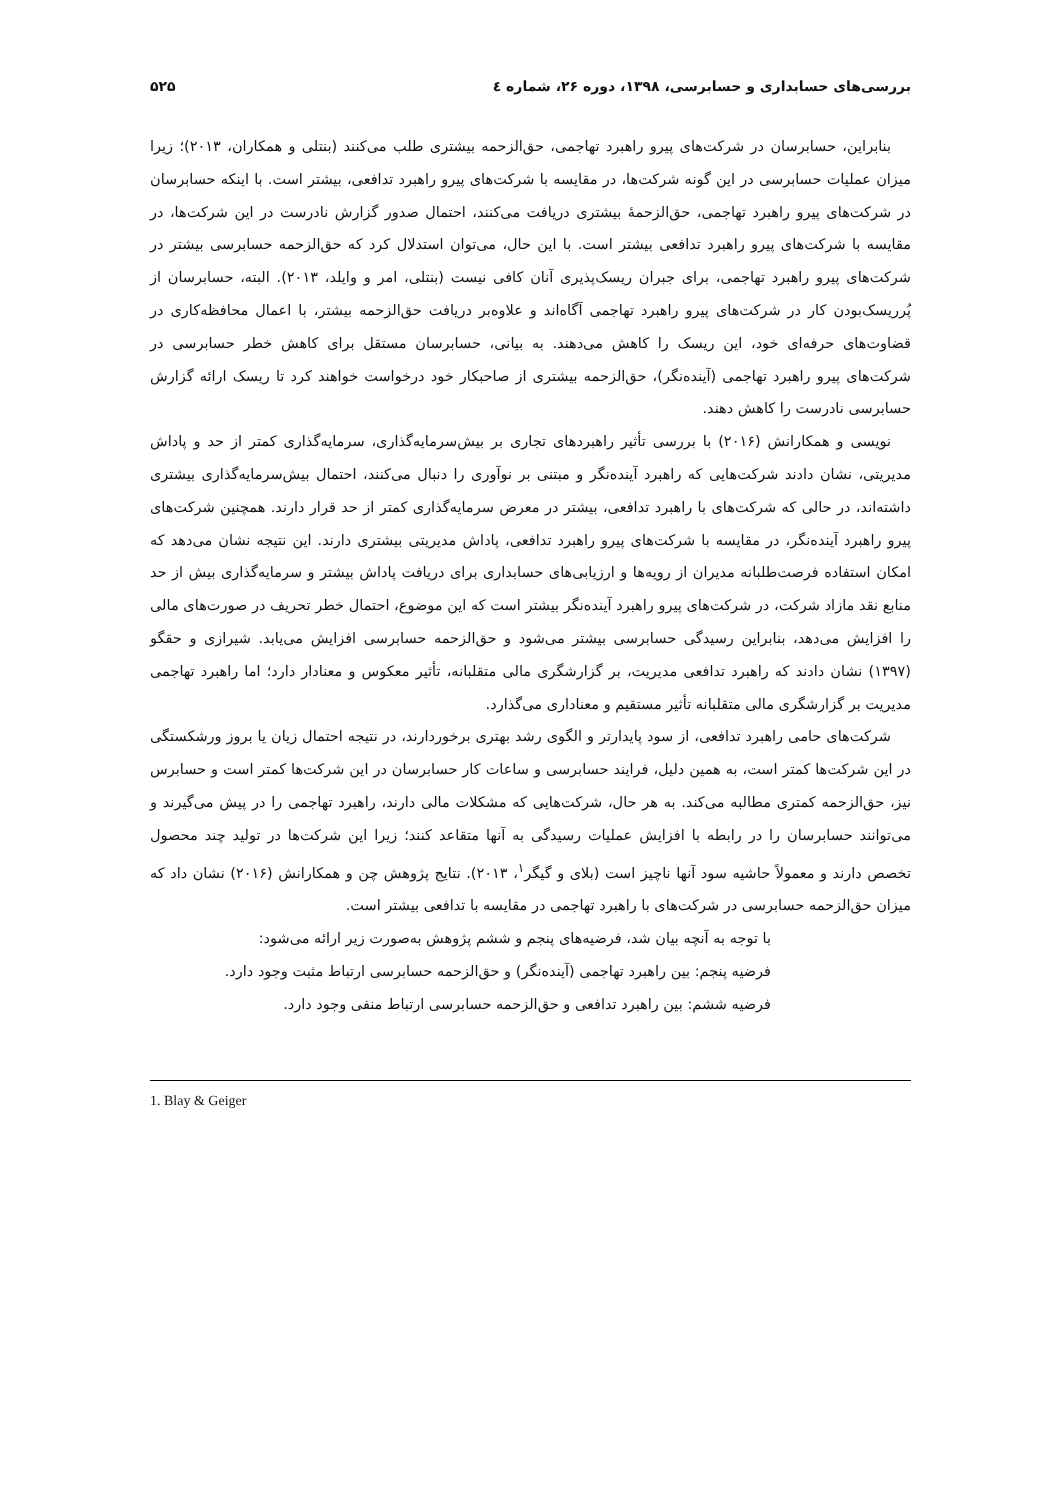بررسی‌های حسابداری و حسابرسی، ۱۳۹۸، دوره ۲۶، شماره ٤ ۵۲۵
بنابراین، حسابرسان در شرکت‌های پیرو راهبرد تهاجمی، حق‌الزحمه بیشتری طلب می‌کنند (بنتلی و همکاران، ۲۰۱۳)؛ زیرا میزان عملیات حسابرسی در این گونه شرکت‌ها، در مقایسه با شرکت‌های پیرو راهبرد تدافعی، بیشتر است. با اینکه حسابرسان در شرکت‌های پیرو راهبرد تهاجمی، حق‌الزحمهٔ بیشتری دریافت می‌کنند، احتمال صدور گزارش نادرست در این شرکت‌ها، در مقایسه با شرکت‌های پیرو راهبرد تدافعی بیشتر است. با این حال، می‌توان استدلال کرد که حق‌الزحمه حسابرسی بیشتر در شرکت‌های پیرو راهبرد تهاجمی، برای جبران ریسک‌پذیری آنان کافی نیست (بنتلی، امر و وایلد، ۲۰۱۳). البته، حسابرسان از پُرریسک‌بودن کار در شرکت‌های پیرو راهبرد تهاجمی آگاه‌اند و علاوه‌بر دریافت حق‌الزحمه بیشتر، با اعمال محافظه‌کاری در قضاوت‌های حرفه‌ای خود، این ریسک را کاهش می‌دهند. به بیانی، حسابرسان مستقل برای کاهش خطر حسابرسی در شرکت‌های پیرو راهبرد تهاجمی (آینده‌نگر)، حق‌الزحمه بیشتری از صاحبکار خود درخواست خواهند کرد تا ریسک ارائه گزارش حسابرسی نادرست را کاهش دهند.
نویسی و همکارانش (۲۰۱۶) با بررسی تأثیر راهبردهای تجاری بر بیش‌سرمایه‌گذاری، سرمایه‌گذاری کمتر از حد و پاداش مدیریتی، نشان دادند شرکت‌هایی که راهبرد آینده‌نگر و مبتنی بر نوآوری را دنبال می‌کنند، احتمال بیش‌سرمایه‌گذاری بیشتری داشته‌اند، در حالی که شرکت‌های با راهبرد تدافعی، بیشتر در معرض سرمایه‌گذاری کمتر از حد قرار دارند. همچنین شرکت‌های پیرو راهبرد آینده‌نگر، در مقایسه با شرکت‌های پیرو راهبرد تدافعی، پاداش مدیریتی بیشتری دارند. این نتیجه نشان می‌دهد که امکان استفاده فرصت‌طلبانه مدیران از رویه‌ها و ارزیابی‌های حسابداری برای دریافت پاداش بیشتر و سرمایه‌گذاری بیش از حد منابع نقد مازاد شرکت، در شرکت‌های پیرو راهبرد آینده‌نگر بیشتر است که این موضوع، احتمال خطر تحریف در صورت‌های مالی را افزایش می‌دهد، بنابراین رسیدگی حسابرسی بیشتر می‌شود و حق‌الزحمه حسابرسی افزایش می‌یابد. شیرازی و حقگو (۱۳۹۷) نشان دادند که راهبرد تدافعی مدیریت، بر گزارشگری مالی متقلبانه، تأثیر معکوس و معنادار دارد؛ اما راهبرد تهاجمی مدیریت بر گزارشگری مالی متقلبانه تأثیر مستقیم و معناداری می‌گذارد.
شرکت‌های حامی راهبرد تدافعی، از سود پایدارتر و الگوی رشد بهتری برخوردارند، در نتیجه احتمال زیان یا بروز ورشکستگی در این شرکت‌ها کمتر است، به همین دلیل، فرایند حسابرسی و ساعات کار حسابرسان در این شرکت‌ها کمتر است و حسابرس نیز، حق‌الزحمه کمتری مطالبه می‌کند. به هر حال، شرکت‌هایی که مشکلات مالی دارند، راهبرد تهاجمی را در پیش می‌گیرند و می‌توانند حسابرسان را در رابطه با افزایش عملیات رسیدگی به آنها متقاعد کنند؛ زیرا این شرکت‌ها در تولید چند محصول تخصص دارند و معمولاً حاشیه سود آنها ناچیز است (بلای و گیگر<sup>۱</sup>، ۲۰۱۳). نتایج پژوهش چن و همکارانش (۲۰۱۶) نشان داد که میزان حق‌الزحمه حسابرسی در شرکت‌های با راهبرد تهاجمی در مقایسه با تدافعی بیشتر است.
با توجه به آنچه بیان شد، فرضیه‌های پنجم و ششم پژوهش به‌صورت زیر ارائه می‌شود:
فرضیه پنجم: بین راهبرد تهاجمی (آینده‌نگر) و حق‌الزحمه حسابرسی ارتباط مثبت وجود دارد.
فرضیه ششم: بین راهبرد تدافعی و حق‌الزحمه حسابرسی ارتباط منفی وجود دارد.
1. Blay & Geiger